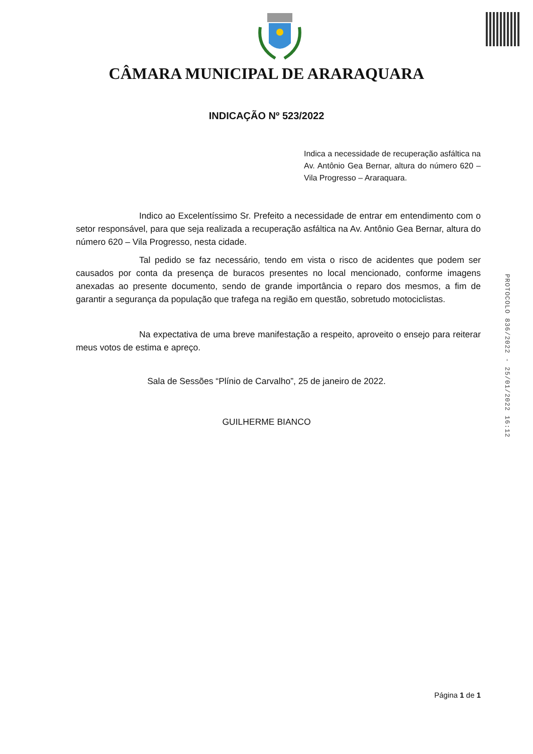CÂMARA MUNICIPAL DE ARARAQUARA
INDICAÇÃO Nº 523/2022
Indica a necessidade de recuperação asfáltica na Av. Antônio Gea Bernar, altura do número 620 – Vila Progresso – Araraquara.
Indico ao Excelentíssimo Sr. Prefeito a necessidade de entrar em entendimento com o setor responsável, para que seja realizada a recuperação asfáltica na Av. Antônio Gea Bernar, altura do número 620 – Vila Progresso, nesta cidade.
Tal pedido se faz necessário, tendo em vista o risco de acidentes que podem ser causados por conta da presença de buracos presentes no local mencionado, conforme imagens anexadas ao presente documento, sendo de grande importância o reparo dos mesmos, a fim de garantir a segurança da população que trafega na região em questão, sobretudo motociclistas.
Na expectativa de uma breve manifestação a respeito, aproveito o ensejo para reiterar meus votos de estima e apreço.
Sala de Sessões “Plínio de Carvalho”, 25 de janeiro de 2022.
GUILHERME BIANCO
PROTOCOLO 836/2022 - 25/01/2022 16:12
Página 1 de 1